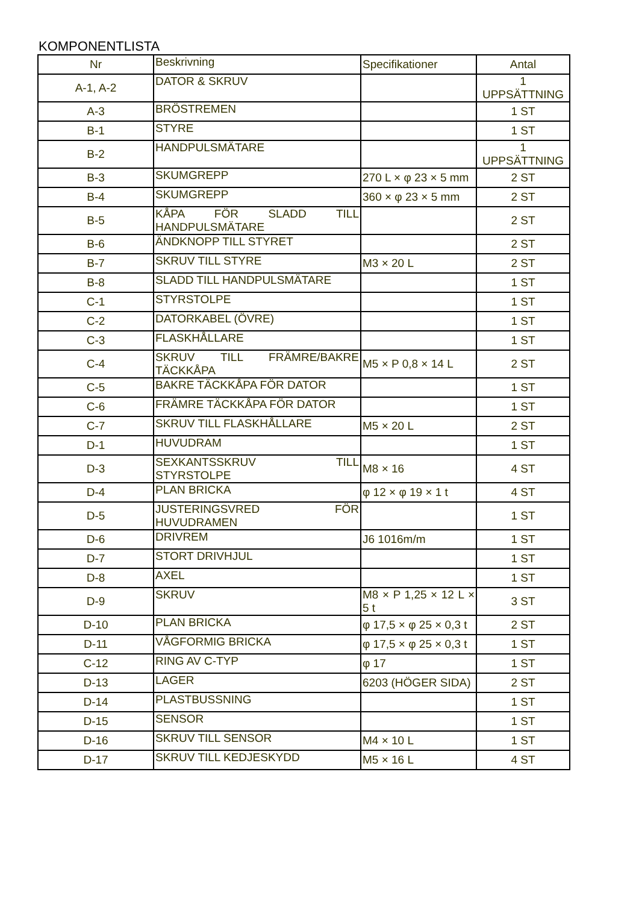KOMPONENTLISTA
| Nr | Beskrivning | Specifikationer | Antal |
| --- | --- | --- | --- |
| A-1, A-2 | DATOR & SKRUV | | 1 UPPSÄTTNING |
| A-3 | BRÖSTREMEN | | 1 ST |
| B-1 | STYRE | | 1 ST |
| B-2 | HANDPULSMÄTARE | | 1 UPPSÄTTNING |
| B-3 | SKUMGREPP | 270 L × φ 23 × 5 mm | 2 ST |
| B-4 | SKUMGREPP | 360 × φ 23 × 5 mm | 2 ST |
| B-5 | KÅPA FÖR SLADD TILL HANDPULSMÄTARE | | 2 ST |
| B-6 | ÄNDKNOPP TILL STYRET | | 2 ST |
| B-7 | SKRUV TILL STYRE | M3 × 20 L | 2 ST |
| B-8 | SLADD TILL HANDPULSMÄTARE | | 1 ST |
| C-1 | STYRSTOLPE | | 1 ST |
| C-2 | DATORKABEL (ÖVRE) | | 1 ST |
| C-3 | FLASKHÅLLARE | | 1 ST |
| C-4 | SKRUV TILL FRÄMRE/BAKRE TÄCKKÅPA | M5 × P 0,8 × 14 L | 2 ST |
| C-5 | BAKRE TÄCKKÅPA FÖR DATOR | | 1 ST |
| C-6 | FRÄMRE TÄCKKÅPA FÖR DATOR | | 1 ST |
| C-7 | SKRUV TILL FLASKHÅLLARE | M5 × 20 L | 2 ST |
| D-1 | HUVUDRAM | | 1 ST |
| D-3 | SEXKANTSSKRUV TILL STYRSTOLPE | M8 × 16 | 4 ST |
| D-4 | PLAN BRICKA | φ 12 × φ 19 × 1 t | 4 ST |
| D-5 | JUSTERINGSVRED FÖR HUVUDRAMEN | | 1 ST |
| D-6 | DRIVREM | J6 1016m/m | 1 ST |
| D-7 | STORT DRIVHJUL | | 1 ST |
| D-8 | AXEL | | 1 ST |
| D-9 | SKRUV | M8 × P 1,25 × 12 L × 5 t | 3 ST |
| D-10 | PLAN BRICKA | φ 17,5 × φ 25 × 0,3 t | 2 ST |
| D-11 | VÅGFORMIG BRICKA | φ 17,5 × φ 25 × 0,3 t | 1 ST |
| C-12 | RING AV C-TYP | φ 17 | 1 ST |
| D-13 | LAGER | 6203 (HÖGER SIDA) | 2 ST |
| D-14 | PLASTBUSSNING | | 1 ST |
| D-15 | SENSOR | | 1 ST |
| D-16 | SKRUV TILL SENSOR | M4 × 10 L | 1 ST |
| D-17 | SKRUV TILL KEDJESKYDD | M5 × 16 L | 4 ST |